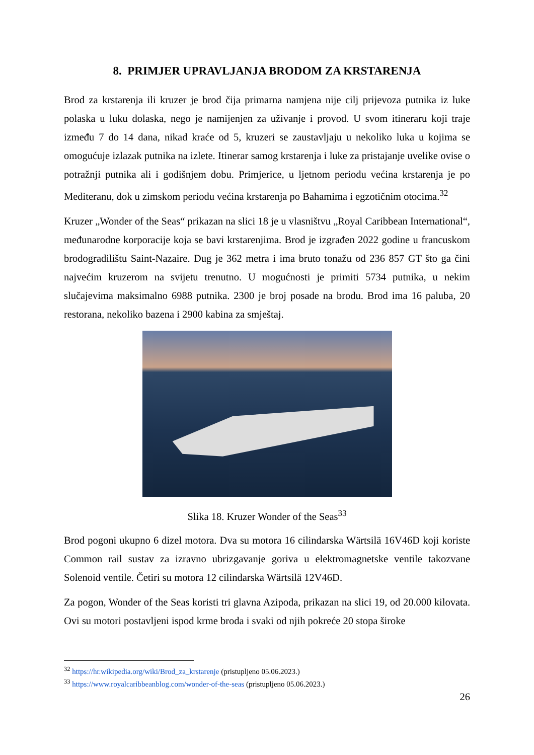8. PRIMJER UPRAVLJANJA BRODOM ZA KRSTARENJA
Brod za krstarenja ili kruzer je brod čija primarna namjena nije cilj prijevoza putnika iz luke polaska u luku dolaska, nego je namijenjen za uživanje i provod. U svom itineraru koji traje između 7 do 14 dana, nikad kraće od 5, kruzeri se zaustavljaju u nekoliko luka u kojima se omogućuje izlazak putnika na izlete. Itinerar samog krstarenja i luke za pristajanje uvelike ovise o potražnji putnika ali i godišnjem dobu. Primjerice, u ljetnom periodu većina krstarenja je po Mediteranu, dok u zimskom periodu većina krstarenja po Bahamima i egzotičnim otocima.<sup>32</sup>
Kruzer „Wonder of the Seas“ prikazan na slici 18 je u vlasništvu „Royal Caribbean International“, međunarodne korporacije koja se bavi krstarenjima. Brod je izgrađen 2022 godine u francuskom brodogradilištu Saint-Nazaire. Dug je 362 metra i ima bruto tonažu od 236 857 GT što ga čini najvećim kruzerom na svijetu trenutno. U mogućnosti je primiti 5734 putnika, u nekim slučajevima maksimalno 6988 putnika. 2300 je broj posade na brodu. Brod ima 16 paluba, 20 restorana, nekoliko bazena i 2900 kabina za smještaj.
Slika 18. Kruzer Wonder of the Seas<sup>33</sup>
Brod pogoni ukupno 6 dizel motora. Dva su motora 16 cilindarska Wärtsilä 16V46D koji koriste Common rail sustav za izravno ubrizgavanje goriva u elektromagnetske ventile takozvane Solenoid ventile. Četiri su motora 12 cilindarska Wärtsilä 12V46D.
Za pogon, Wonder of the Seas koristi tri glavna Azipoda, prikazan na slici 19, od 20.000 kilovata. Ovi su motori postavljeni ispod krme broda i svaki od njih pokreće 20 stopa široke
<sup>32</sup> https://hr.wikipedia.org/wiki/Brod_za_krstarenje (pristupljeno 05.06.2023.)
<sup>33</sup> https://www.royalcaribbeanblog.com/wonder-of-the-seas (pristupljeno 05.06.2023.)
26